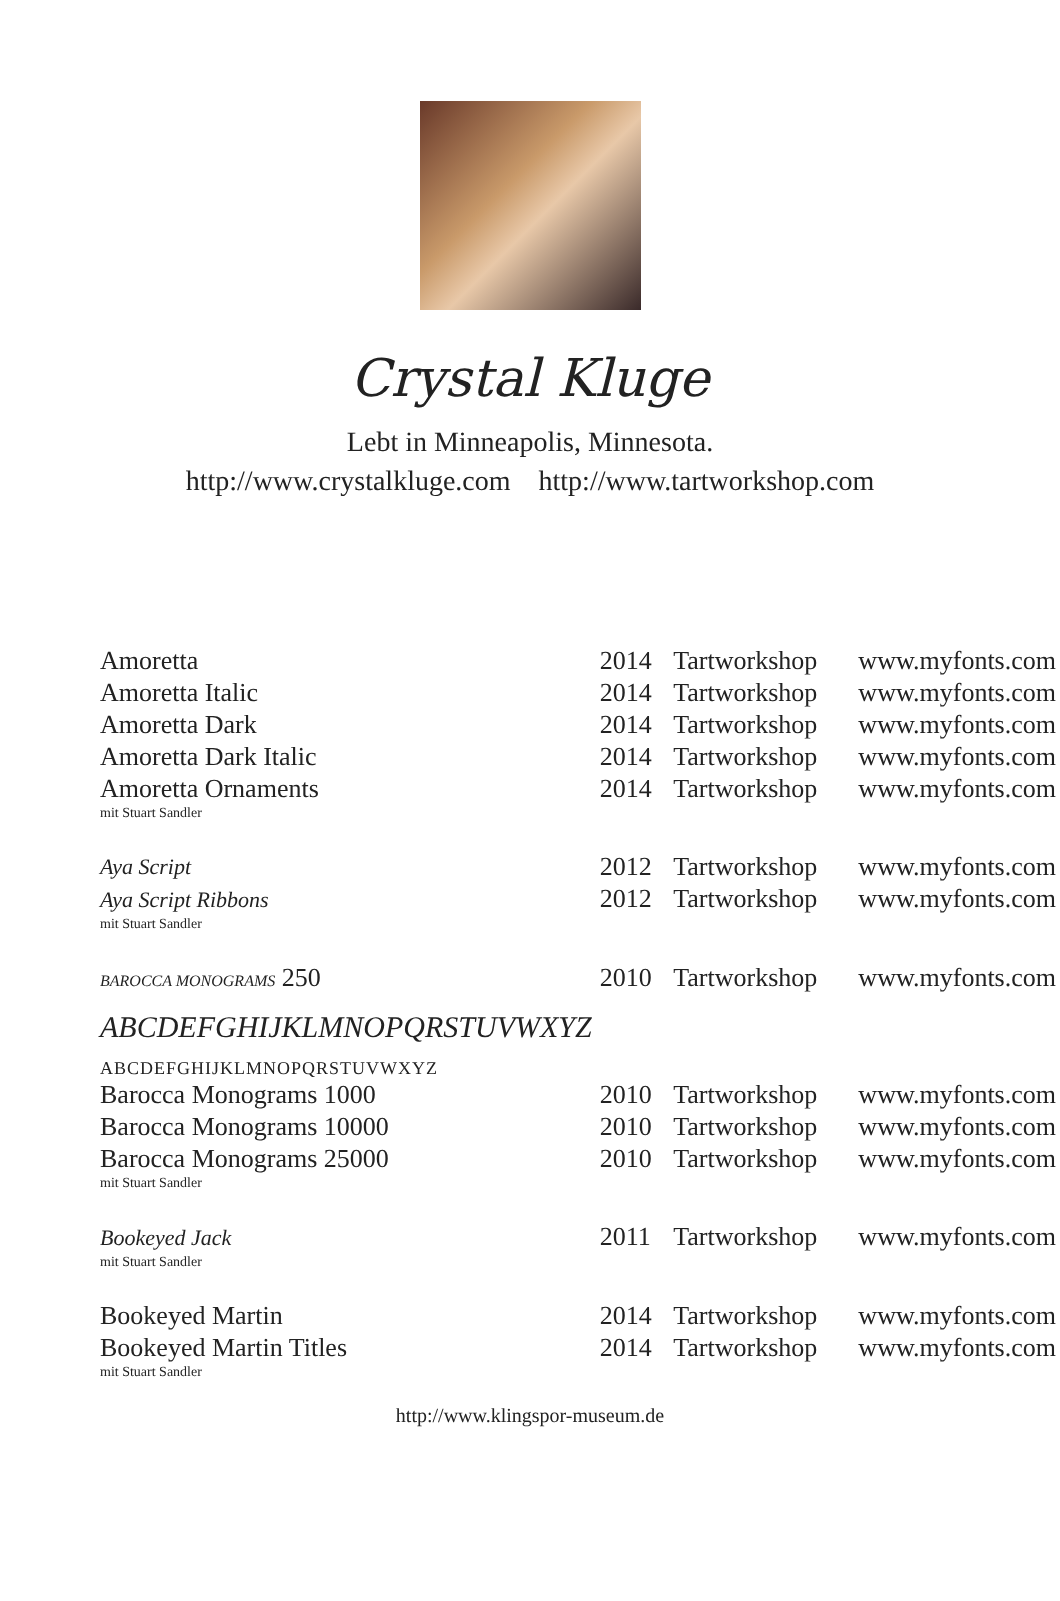Crystal Kluge
Lebt in Minneapolis, Minnesota.
http://www.crystalkluge.com http://www.tartworkshop.com
| Amoretta | 2014 | Tartworkshop | www.myfonts.com |
| Amoretta Italic | 2014 | Tartworkshop | www.myfonts.com |
| Amoretta Dark | 2014 | Tartworkshop | www.myfonts.com |
| Amoretta Dark Italic | 2014 | Tartworkshop | www.myfonts.com |
| Amoretta Ornaments mit Stuart Sandler | 2014 | Tartworkshop | www.myfonts.com |
| Aya Script | 2012 | Tartworkshop | www.myfonts.com |
| Aya Script Ribbons mit Stuart Sandler | 2012 | Tartworkshop | www.myfonts.com |
| BAROCCA MONOGRAMS 250 ABCDEFGHIJKLMNOPQRSTUVWXYZ ABCDEFGHIJKLMNOPQRSTUVWXYZ | 2010 | Tartworkshop | www.myfonts.com |
| Barocca Monograms 1000 | 2010 | Tartworkshop | www.myfonts.com |
| Barocca Monograms 10000 | 2010 | Tartworkshop | www.myfonts.com |
| Barocca Monograms 25000 mit Stuart Sandler | 2010 | Tartworkshop | www.myfonts.com |
| Bookeyed Jack mit Stuart Sandler | 2011 | Tartworkshop | www.myfonts.com |
| Bookeyed Martin | 2014 | Tartworkshop | www.myfonts.com |
| Bookeyed Martin Titles mit Stuart Sandler | 2014 | Tartworkshop | www.myfonts.com |
http://www.klingspor-museum.de